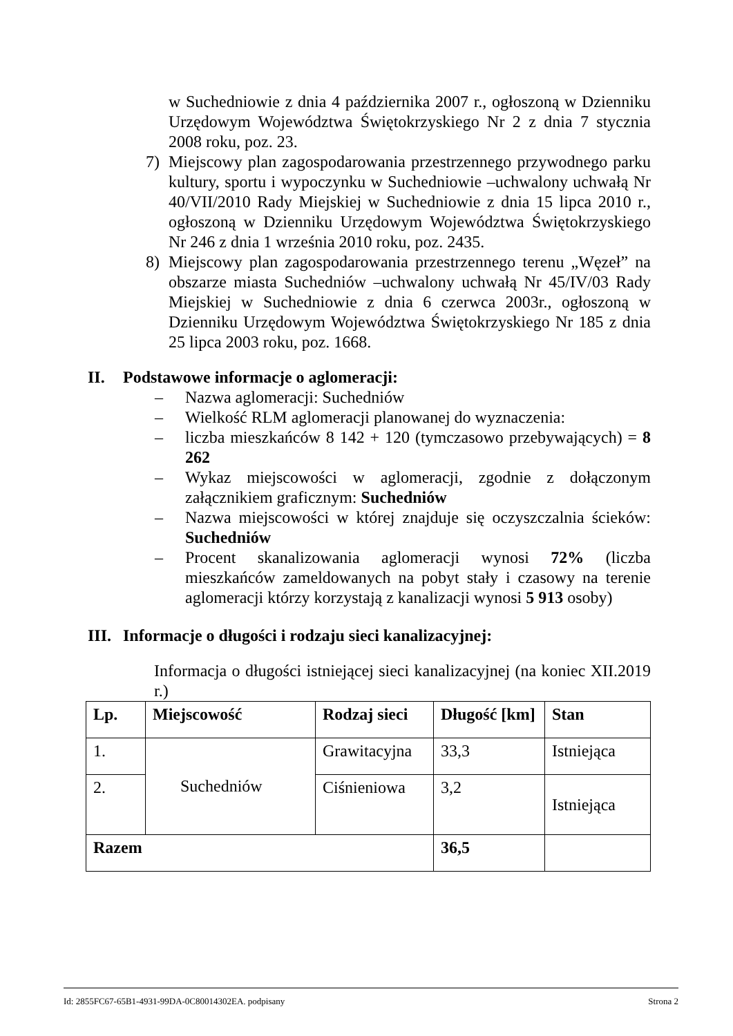w Suchedniowie z dnia 4 października 2007 r., ogłoszoną w Dzienniku Urzędowym Województwa Świętokrzyskiego Nr 2 z dnia 7 stycznia 2008 roku, poz. 23.
7) Miejscowy plan zagospodarowania przestrzennego przywodnego parku kultury, sportu i wypoczynku w Suchedniowie –uchwalony uchwałą Nr 40/VII/2010 Rady Miejskiej w Suchedniowie z dnia 15 lipca 2010 r., ogłoszoną w Dzienniku Urzędowym Województwa Świętokrzyskiego Nr 246 z dnia 1 września 2010 roku, poz. 2435.
8) Miejscowy plan zagospodarowania przestrzennego terenu „Węzeł” na obszarze miasta Suchedniów –uchwalony uchwałą Nr 45/IV/03 Rady Miejskiej w Suchedniowie z dnia 6 czerwca 2003r., ogłoszoną w Dzienniku Urzędowym Województwa Świętokrzyskiego Nr 185 z dnia 25 lipca 2003 roku, poz. 1668.
II. Podstawowe informacje o aglomeracji:
– Nazwa aglomeracji: Suchedniów
– Wielkość RLM aglomeracji planowanej do wyznaczenia:
– liczba mieszkańców 8 142 + 120 (tymczasowo przebywających) = 8 262
– Wykaz miejscowości w aglomeracji, zgodnie z dołączonym załącznikiem graficznym: Suchedniów
– Nazwa miejscowości w której znajduje się oczyszczalnia ścieków: Suchedniów
– Procent skanalizowania aglomeracji wynosi 72% (liczba mieszkańców zameldowanych na pobyt stały i czasowy na terenie aglomeracji którzy korzystają z kanalizacji wynosi 5 913 osoby)
III. Informacje o długości i rodzaju sieci kanalizacyjnej:
Informacja o długości istniejącej sieci kanalizacyjnej (na koniec XII.2019 r.)
| Lp. | Miejscowość | Rodzaj sieci | Długość [km] | Stan |
| --- | --- | --- | --- | --- |
| 1. | Suchedniów | Grawitacyjna | 33,3 | Istniejąca |
| 2. | | Ciśnieniowa | 3,2 | Istniejąca |
| Razem | | | 36,5 | |
Id: 2855FC67-65B1-4931-99DA-0C80014302EA. podpisany Strona 2